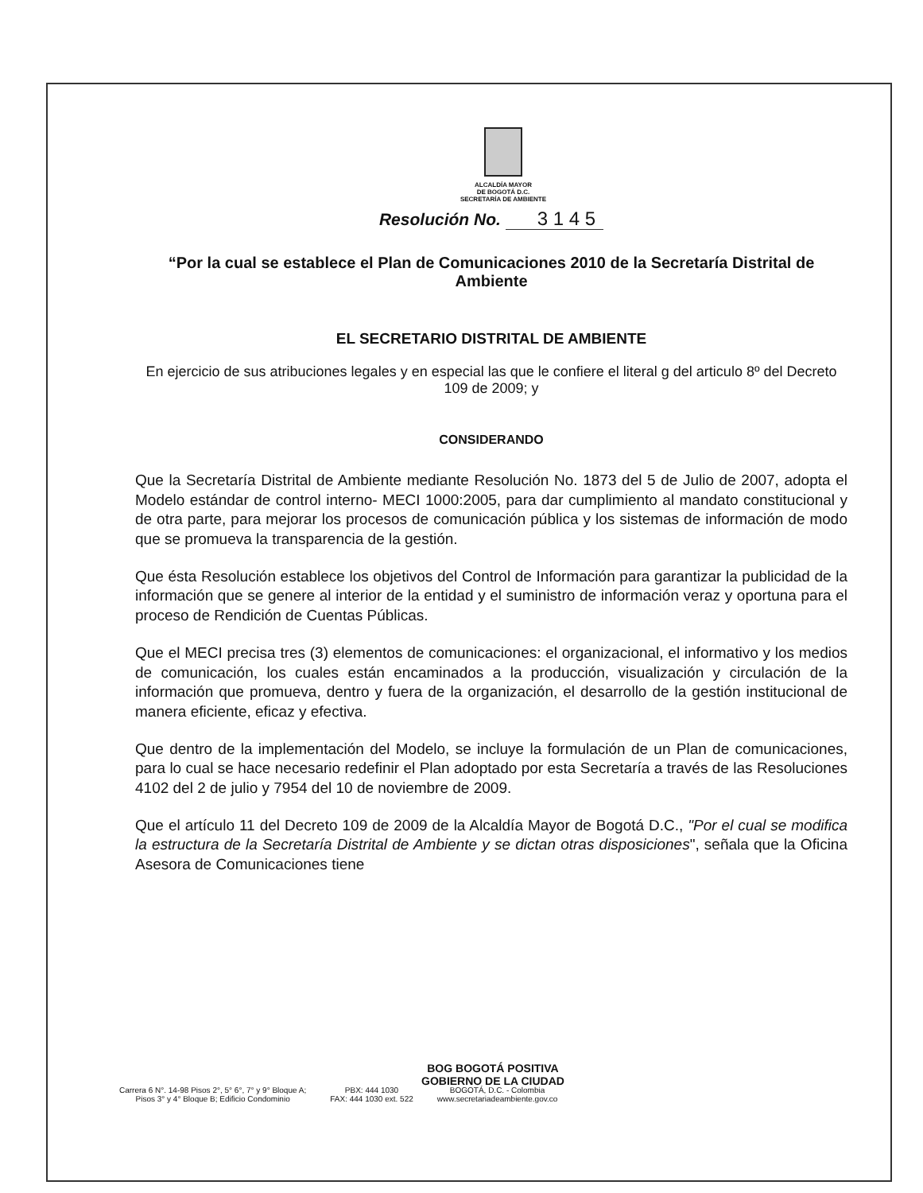ALCALDÍA MAYOR
DE BOGOTÁ D.C.
SECRETARÍA DE AMBIENTE
Resolución No. 3 1 4 5
“Por la cual se establece el Plan de Comunicaciones 2010 de la Secretaría Distrital de Ambiente
EL SECRETARIO DISTRITAL DE AMBIENTE
En ejercicio de sus atribuciones legales y en especial las que le confiere el literal g del articulo 8º del Decreto 109 de 2009; y
CONSIDERANDO
Que la Secretaría Distrital de Ambiente mediante Resolución No. 1873 del 5 de Julio de 2007, adopta el Modelo estándar de control interno- MECI 1000:2005, para dar cumplimiento al mandato constitucional y de otra parte, para mejorar los procesos de comunicación pública y los sistemas de información de modo que se promueva la transparencia de la gestión.
Que ésta Resolución establece los objetivos del Control de Información para garantizar la publicidad de la información que se genere al interior de la entidad y el suministro de información veraz y oportuna para el proceso de Rendición de Cuentas Públicas.
Que el MECI precisa tres (3) elementos de comunicaciones: el organizacional, el informativo y los medios de comunicación, los cuales están encaminados a la producción, visualización y circulación de la información que promueva, dentro y fuera de la organización, el desarrollo de la gestión institucional de manera eficiente, eficaz y efectiva.
Que dentro de la implementación del Modelo, se incluye la formulación de un Plan de comunicaciones, para lo cual se hace necesario redefinir el Plan adoptado por esta Secretaría a través de las Resoluciones 4102 del 2 de julio y 7954 del 10 de noviembre de 2009.
Que el artículo 11 del Decreto 109 de 2009 de la Alcaldía Mayor de Bogotá D.C., "Por el cual se modifica la estructura de la Secretaría Distrital de Ambiente y se dictan otras disposiciones", señala que la Oficina Asesora de Comunicaciones tiene
BOG BOGOTÁ POSITIVA
GOBIERNO DE LA CIUDAD
Carrera 6 N°. 14-98 Pisos 2°, 5° 6°, 7° y 9° Bloque A;
Pisos 3° y 4° Bloque B; Edificio Condominio
PBX: 444 1030
FAX: 444 1030 ext. 522
BOGOTÁ, D.C. - Colombia
www.secretariadeambiente.gov.co